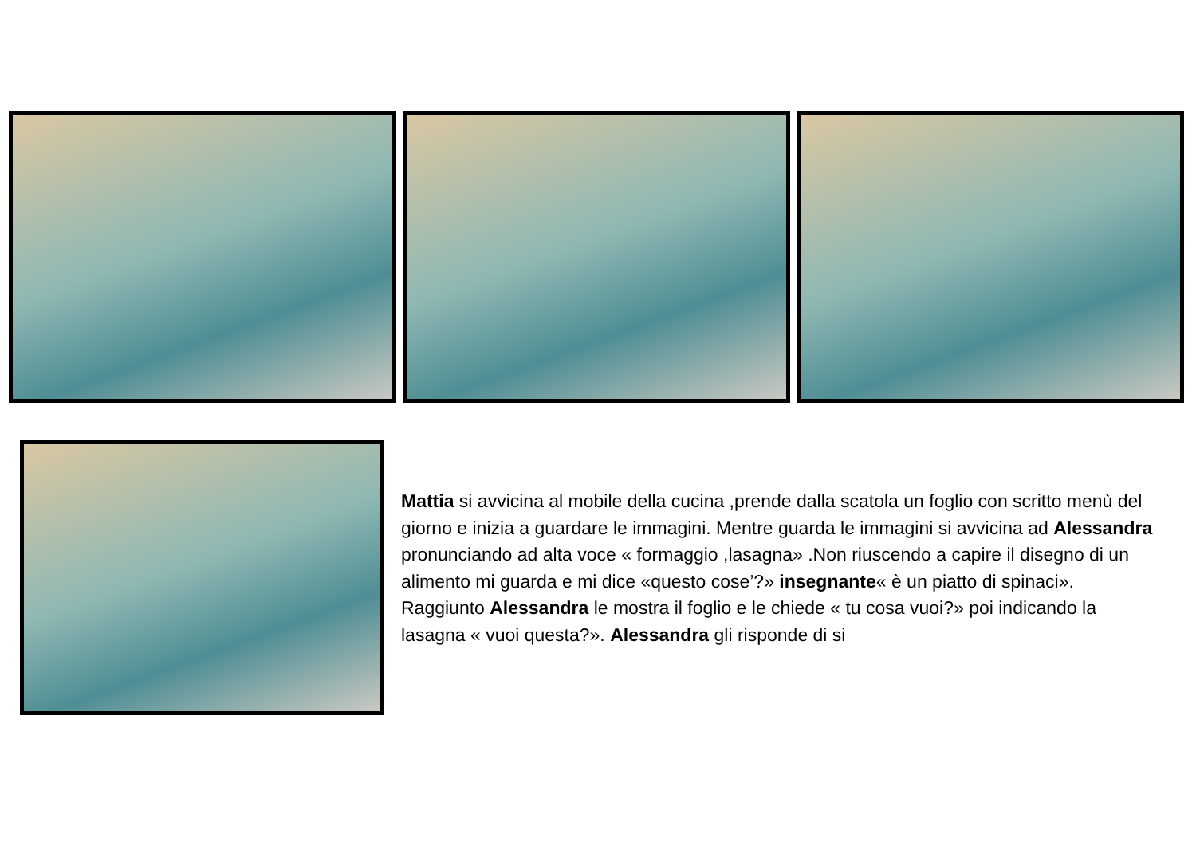Mattia si avvicina al mobile della cucina ,prende dalla scatola un foglio con scritto menù del giorno e inizia a guardare le immagini. Mentre guarda le immagini si avvicina ad Alessandra pronunciando ad alta voce « formaggio ,lasagna» .Non riuscendo a capire il disegno di un alimento mi guarda e mi dice «questo cose’?» insegnante« è un piatto di spinaci». Raggiunto Alessandra le mostra il foglio e le chiede « tu cosa vuoi?» poi indicando la lasagna « vuoi questa?». Alessandra gli risponde di si